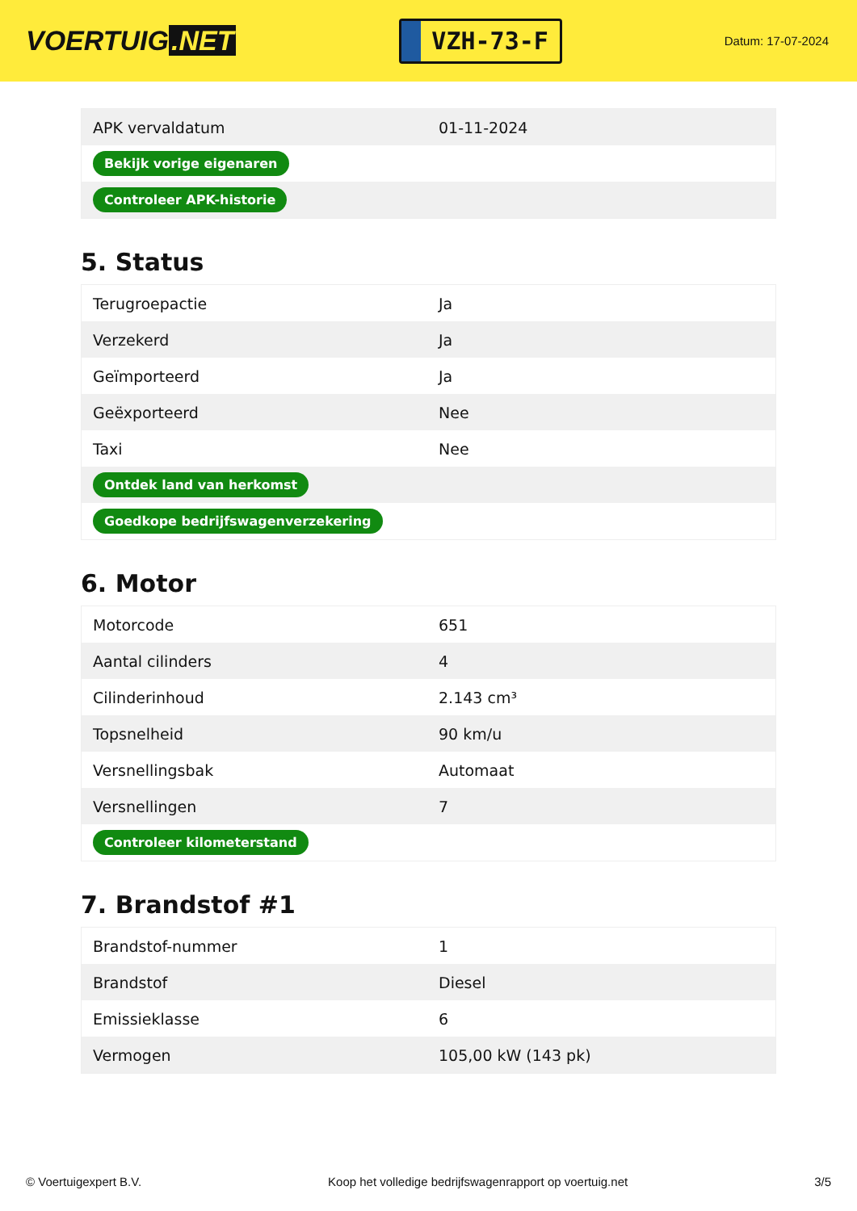VOERTUIG.NET
VZH-73-F
Datum: 17-07-2024
| APK vervaldatum | 01-11-2024 |
| Bekijk vorige eigenaren | |
| Controleer APK-historie | |
5. Status
| Terugroepactie | Ja |
| Verzekerd | Ja |
| Geïmporteerd | Ja |
| Geëxporteerd | Nee |
| Taxi | Nee |
| Ontdek land van herkomst | |
| Goedkope bedrijfswagenverzekering | |
6. Motor
| Motorcode | 651 |
| Aantal cilinders | 4 |
| Cilinderinhoud | 2.143 cm³ |
| Topsnelheid | 90 km/u |
| Versnellingsbak | Automaat |
| Versnellingen | 7 |
| Controleer kilometerstand | |
7. Brandstof #1
| Brandstof-nummer | 1 |
| Brandstof | Diesel |
| Emissieklasse | 6 |
| Vermogen | 105,00 kW (143 pk) |
© Voertuigexpert B.V. Koop het volledige bedrijfswagenrapport op voertuig.net 3/5